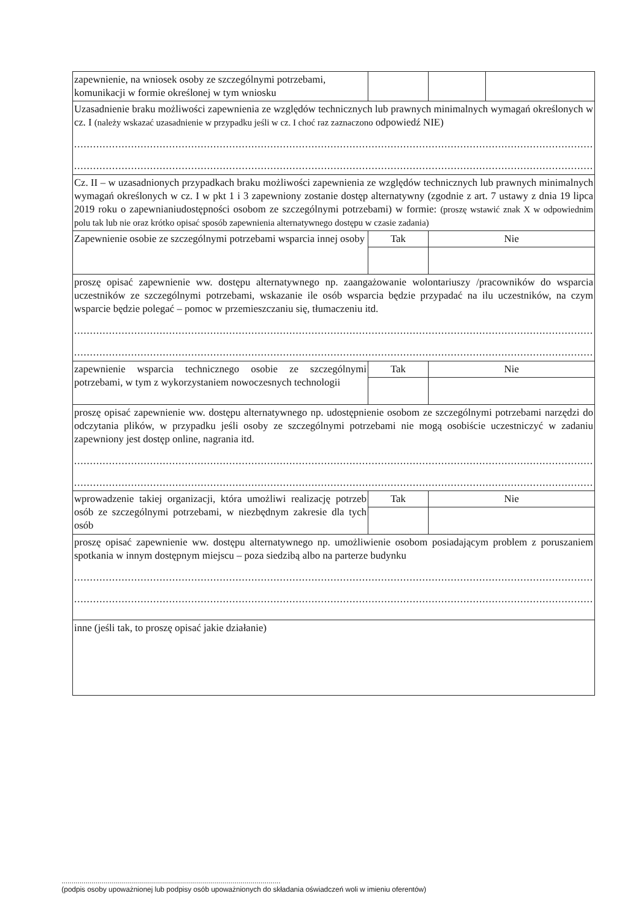| zapewnienie, na wniosek osoby ze szczególnymi potrzebami, komunikacji w formie określonej w tym wniosku | | | |
| Uzasadnienie braku możliwości zapewnienia ze względów technicznych lub prawnych minimalnych wymagań określonych w cz. I (należy wskazać uzasadnienie w przypadku jeśli w cz. I choć raz zaznaczono odpowiedź NIE) .................................................................................................................................................................... .................................................................................................................................................................... | | | |
| Cz. II – w uzasadnionych przypadkach braku możliwości zapewnienia ze względów technicznych lub prawnych minimalnych wymagań określonych w cz. I w pkt 1 i 3 zapewniony zostanie dostęp alternatywny (zgodnie z art. 7 ustawy z dnia 19 lipca 2019 roku o zapewnianiudostępności osobom ze szczególnymi potrzebami) w formie: (proszę wstawić znak X w odpowiednim polu tak lub nie oraz krótko opisać sposób zapewnienia alternatywnego dostępu w czasie zadania) | | | |
| Zapewnienie osobie ze szczególnymi potrzebami wsparcia innej osoby | Tak | Nie | |
| proszę opisać zapewnienie ww. dostępu alternatywnego np. zaangażowanie wolontariuszy /pracowników do wsparcia uczestników ze szczególnymi potrzebami, wskazanie ile osób wsparcia będzie przypadać na ilu uczestników, na czym wsparcie będzie polegać – pomoc w przemieszczaniu się, tłumaczeniu itd. .................................................................................................................................................................... .................................................................................................................................................................... | | | |
| zapewnienie wsparcia technicznego osobie ze szczególnymi potrzebami, w tym z wykorzystaniem nowoczesnych technologii | Tak | Nie | |
| proszę opisać zapewnienie ww. dostępu alternatywnego np. udostępnienie osobom ze szczególnymi potrzebami narzędzi do odczytania plików, w przypadku jeśli osoby ze szczególnymi potrzebami nie mogą osobiście uczestniczyć w zadaniu zapewniony jest dostęp online, nagrania itd. .................................................................................................................................................................... .................................................................................................................................................................... | | | |
| wprowadzenie takiej organizacji, która umożliwi realizację potrzeb osób ze szczególnymi potrzebami, w niezbędnym zakresie dla tych osób | Tak | Nie | |
| proszę opisać zapewnienie ww. dostępu alternatywnego np. umożliwienie osobom posiadającym problem z poruszaniem spotkania w innym dostępnym miejscu – poza siedzibą albo na parterze budynku .................................................................................................................................................................... .................................................................................................................................................................... | | | |
| inne (jeśli tak, to proszę opisać jakie działanie) | | | |
.............................................................................................................
(podpis osoby upoważnionej lub podpisy osób upoważnionych do składania oświadczeń woli w imieniu oferentów)